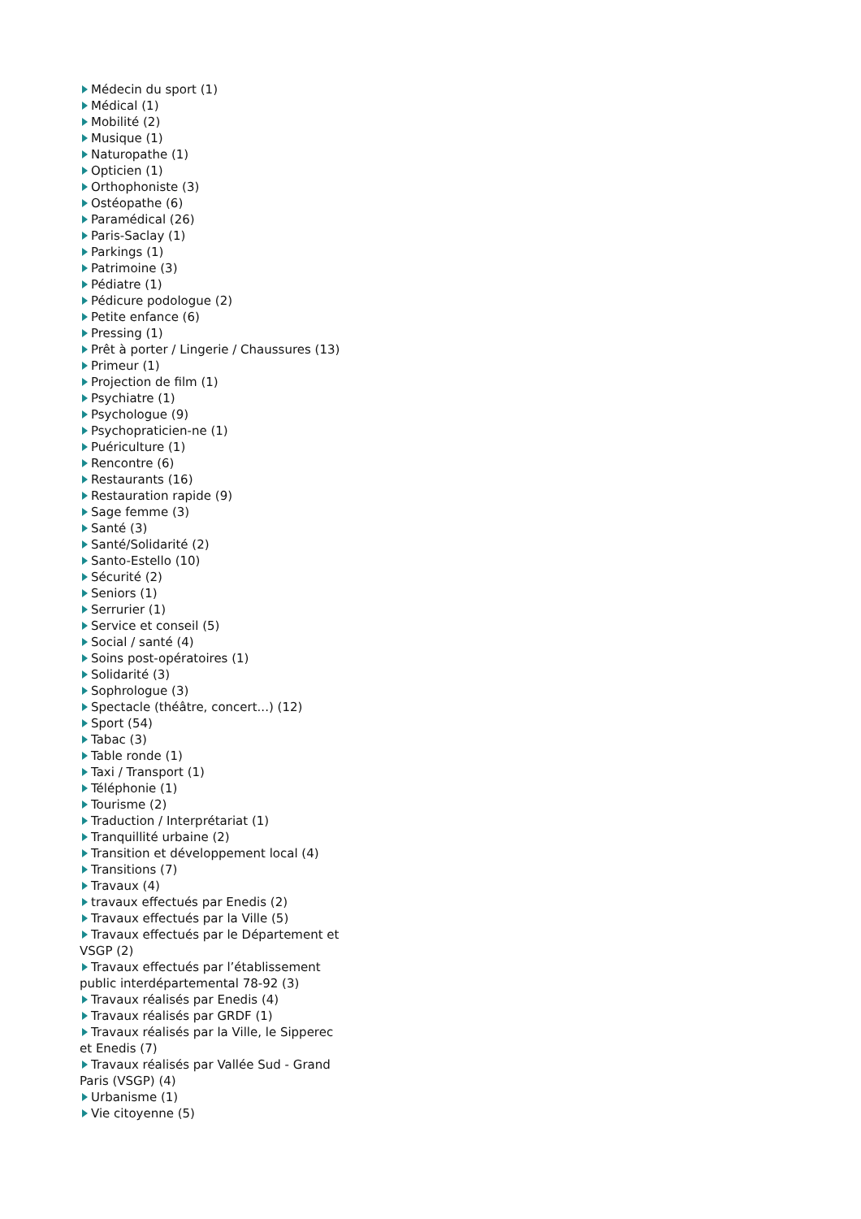Médecin du sport (1)
Médical (1)
Mobilité (2)
Musique (1)
Naturopathe (1)
Opticien (1)
Orthophoniste (3)
Ostéopathe (6)
Paramédical (26)
Paris-Saclay (1)
Parkings (1)
Patrimoine (3)
Pédiatre (1)
Pédicure podologue (2)
Petite enfance (6)
Pressing (1)
Prêt à porter / Lingerie / Chaussures (13)
Primeur (1)
Projection de film (1)
Psychiatre (1)
Psychologue (9)
Psychopraticien-ne (1)
Puériculture (1)
Rencontre (6)
Restaurants (16)
Restauration rapide (9)
Sage femme (3)
Santé (3)
Santé/Solidarité (2)
Santo-Estello (10)
Sécurité (2)
Seniors (1)
Serrurier (1)
Service et conseil (5)
Social / santé (4)
Soins post-opératoires (1)
Solidarité (3)
Sophrologue (3)
Spectacle (théâtre, concert...) (12)
Sport (54)
Tabac (3)
Table ronde (1)
Taxi / Transport (1)
Téléphonie (1)
Tourisme (2)
Traduction / Interprétariat (1)
Tranquillité urbaine (2)
Transition et développement local (4)
Transitions (7)
Travaux (4)
travaux effectués par Enedis (2)
Travaux effectués par la Ville (5)
Travaux effectués par le Département et VSGP (2)
Travaux effectués par l’établissement public interdépartemental 78-92 (3)
Travaux réalisés par Enedis (4)
Travaux réalisés par GRDF (1)
Travaux réalisés par la Ville, le Sipperec et Enedis (7)
Travaux réalisés par Vallée Sud - Grand Paris (VSGP) (4)
Urbanisme (1)
Vie citoyenne (5)